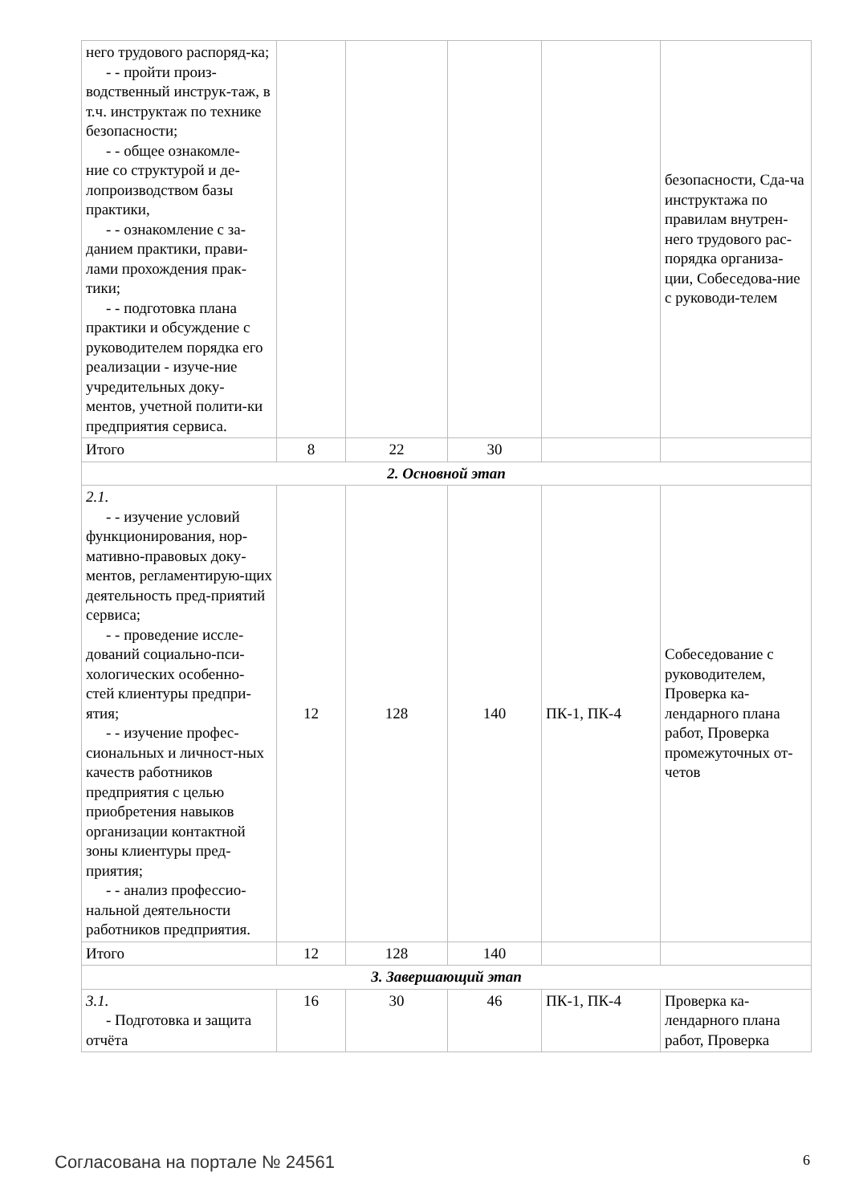| него трудового распоряд-ка; - - пройти произ- водственный инструк-таж, в т.ч. инструктаж по технике безопасности; - - общее ознакомле- ние со структурой и де-лопроизводством базы практики, - - ознакомление с за- данием практики, прави-лами прохождения прак-тики; - - подготовка плана практики и обсуждение с руководителем порядка его реализации - изуче-ние учредительных доку-ментов, учетной полити-ки предприятия сервиса. | | | | | безопасности, Сда-ча инструктажа по правилам внутрен-него трудового рас-порядка организа-ции, Собеседова-ние с руководи-телем |
| Итого | 8 | 22 | 30 | | |
| 2. Основной этап | | | | | |
| 2.1. - - изучение условий функционирования, нор-мативно-правовых доку-ментов, регламентирую-щих деятельность пред-приятий сервиса; - - проведение иссле- дований социально-пси-хологических особенно-стей клиентуры предпри-ятия; - - изучение профес- сиональных и личност-ных качеств работников предприятия с целью приобретения навыков организации контактной зоны клиентуры пред-приятия; - - анализ профессио- нальной деятельности работников предприятия. | 12 | 128 | 140 | ПК-1, ПК-4 | Собеседование с руководителем, Проверка ка-лендарного плана работ, Проверка промежуточных от-четов |
| Итого | 12 | 128 | 140 | | |
| 3. Завершающий этап | | | | | |
| 3.1. - Подготовка и защита отчёта | 16 | 30 | 46 | ПК-1, ПК-4 | Проверка ка-лендарного плана работ, Проверка |
Согласована на портале № 24561 6